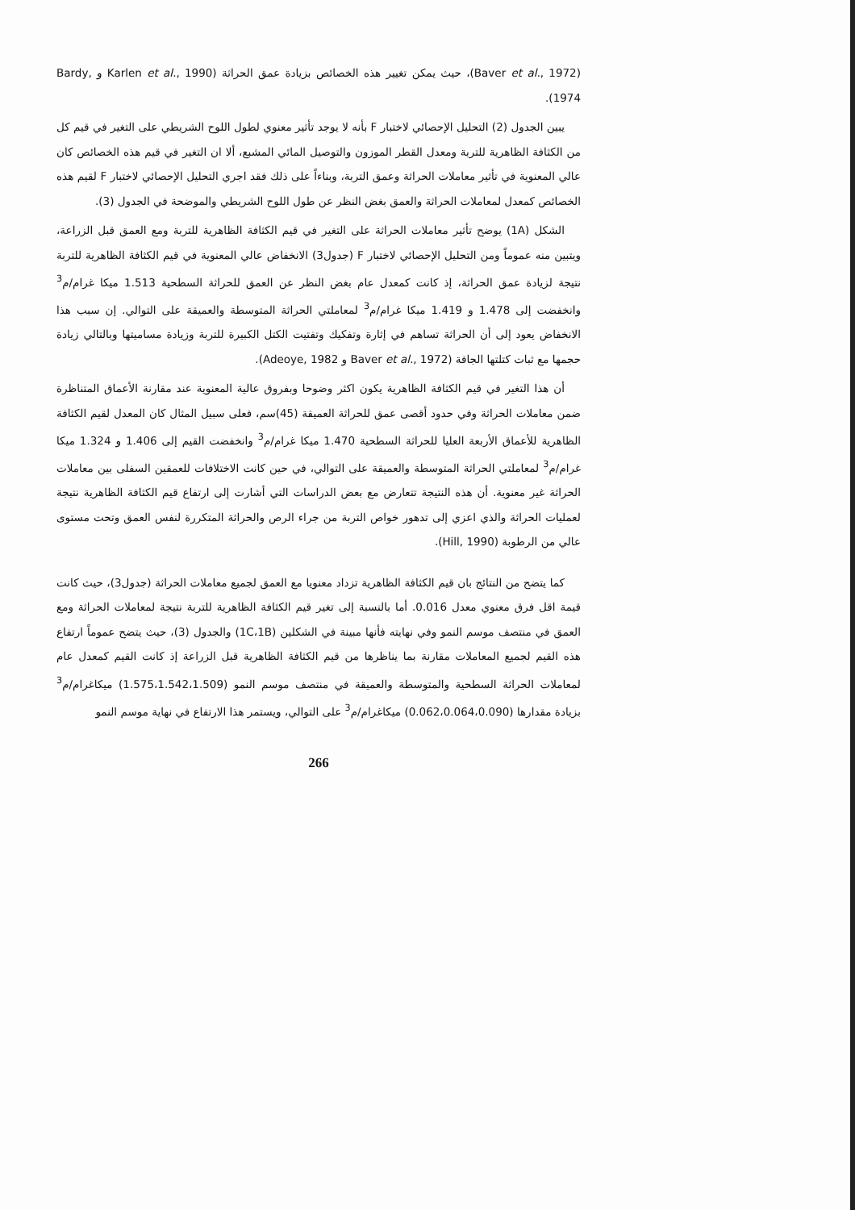(Baver et al., 1972)، حيث يمكن تغيير هذه الخصائص بزيادة عمق الحراثة (Karlen et al., 1990 و Bardy, 1974).
يبين الجدول (2) التحليل الإحصائي لاختبار F بأنه لا يوجد تأثير معنوي لطول اللوح الشريطي على التغير في قيم كل من الكثافة الظاهرية للتربة ومعدل القطر الموزون والتوصيل المائي المشبع، ألا ان التغير في قيم هذه الخصائص كان عالي المعنوية في تأثير معاملات الحراثة وعمق التربة، وبناءاً على ذلك فقد اجري التحليل الإحصائي لاختبار F لقيم هذه الخصائص كمعدل لمعاملات الحراثة والعمق بغض النظر عن طول اللوح الشريطي والموضحة في الجدول (3).
الشكل (1A) يوضح تأثير معاملات الحراثة على التغير في قيم الكثافة الظاهرية للتربة ومع العمق قبل الزراعة، ويتبين منه عموماً ومن التحليل الإحصائي لاختبار F (جدول3) الانخفاض عالي المعنوية في قيم الكثافة الظاهرية للتربة نتيجة لزيادة عمق الحراثة، إذ كانت كمعدل عام بغض النظر عن العمق للحراثة السطحية 1.513 ميكا غرام/م<sup>3</sup> وانخفضت إلى 1.478 و 1.419 ميكا غرام/م<sup>3</sup> لمعاملتي الحراثة المتوسطة والعميقة على التوالي. إن سبب هذا الانخفاض يعود إلى أن الحراثة تساهم في إثارة وتفكيك وتفتيت الكتل الكبيرة للتربة وزيادة مساميتها وبالتالي زيادة حجمها مع ثبات كتلتها الجافة (Baver et al., 1972 و Adeoye, 1982).
أن هذا التغير في قيم الكثافة الظاهرية يكون اكثر وضوحا وبفروق عالية المعنوية عند مقارنة الأعماق المتناظرة ضمن معاملات الحراثة وفي حدود أقصى عمق للحراثة العميقة (45)سم، فعلى سبيل المثال كان المعدل لقيم الكثافة الظاهرية للأعماق الأربعة العليا للحراثة السطحية 1.470 ميكا غرام/م<sup>3</sup> وانخفضت القيم إلى 1.406 و 1.324 ميكا غرام/م<sup>3</sup> لمعاملتي الحراثة المتوسطة والعميقة على التوالي، في حين كانت الاختلافات للعمقين السفلى بين معاملات الحراثة غير معنوية. أن هذه النتيجة تتعارض مع بعض الدراسات التي أشارت إلى ارتفاع قيم الكثافة الظاهرية نتيجة لعمليات الحراثة والذي اعزي إلى تدهور خواص التربة من جراء الرص والحراثة المتكررة لنفس العمق وتحت مستوى عالي من الرطوبة (Hill, 1990).
كما يتضح من النتائج بان قيم الكثافة الظاهرية تزداد معنويا مع العمق لجميع معاملات الحراثة (جدول3)، حيث كانت قيمة اقل فرق معنوي معدل 0.016. أما بالنسبة إلى تغير قيم الكثافة الظاهرية للتربة نتيجة لمعاملات الحراثة ومع العمق في منتصف موسم النمو وفي نهايته فأنها مبينة في الشكلين (1C،1B) والجدول (3)، حيث يتضح عموماً ارتفاع هذه القيم لجميع المعاملات مقارنة بما يناظرها من قيم الكثافة الظاهرية قبل الزراعة إذ كانت القيم كمعدل عام لمعاملات الحراثة السطحية والمتوسطة والعميقة في منتصف موسم النمو (1.575،1.542،1.509) ميكاغرام/م<sup>3</sup> بزيادة مقدارها (0.062،0.064،0.090) ميكاغرام/م<sup>3</sup> على التوالي، ويستمر هذا الارتفاع في نهاية موسم النمو
266